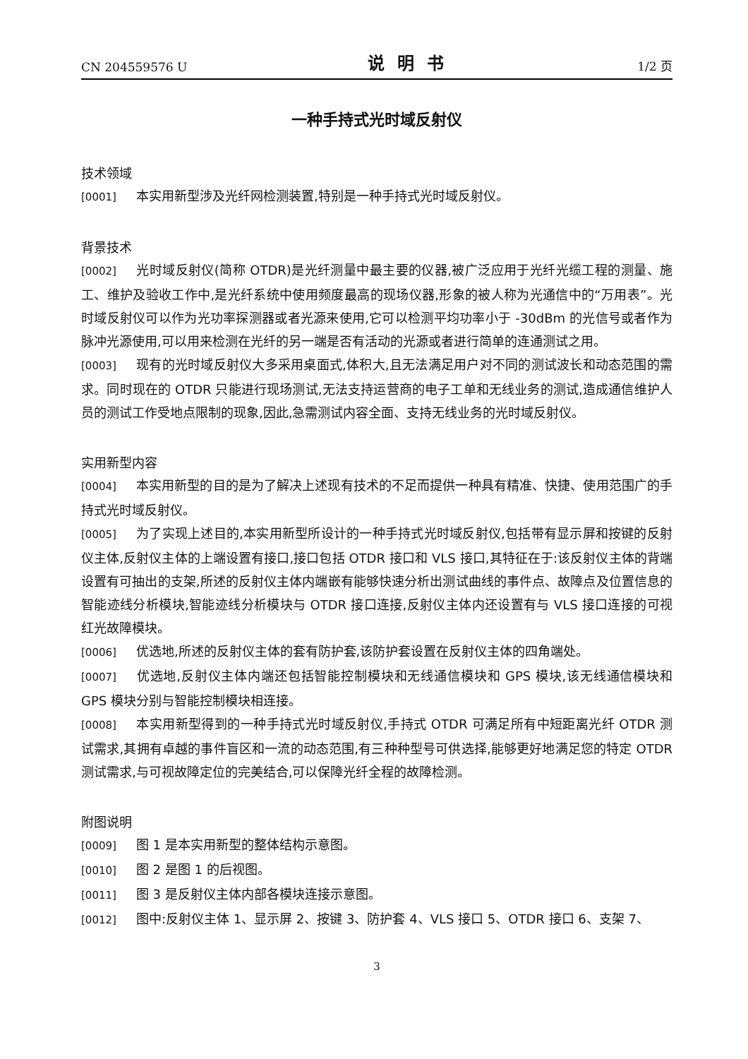CN 204559576 U 说明书 1/2 页
一种手持式光时域反射仪
技术领域
[0001] 本实用新型涉及光纤网检测装置,特别是一种手持式光时域反射仪。
背景技术
[0002] 光时域反射仪(简称 OTDR)是光纤测量中最主要的仪器,被广泛应用于光纤光缆工程的测量、施工、维护及验收工作中,是光纤系统中使用频度最高的现场仪器,形象的被人称为光通信中的“万用表”。光时域反射仪可以作为光功率探测器或者光源来使用,它可以检测平均功率小于 -30dBm 的光信号或者作为脉冲光源使用,可以用来检测在光纤的另一端是否有活动的光源或者进行简单的连通测试之用。
[0003] 现有的光时域反射仪大多采用桌面式,体积大,且无法满足用户对不同的测试波长和动态范围的需求。同时现在的 OTDR 只能进行现场测试,无法支持运营商的电子工单和无线业务的测试,造成通信维护人员的测试工作受地点限制的现象,因此,急需测试内容全面、支持无线业务的光时域反射仪。
实用新型内容
[0004] 本实用新型的目的是为了解决上述现有技术的不足而提供一种具有精准、快捷、使用范围广的手持式光时域反射仪。
[0005] 为了实现上述目的,本实用新型所设计的一种手持式光时域反射仪,包括带有显示屏和按键的反射仪主体,反射仪主体的上端设置有接口,接口包括 OTDR 接口和 VLS 接口,其特征在于:该反射仪主体的背端设置有可抽出的支架,所述的反射仪主体内端嵌有能够快速分析出测试曲线的事件点、故障点及位置信息的智能迹线分析模块,智能迹线分析模块与 OTDR 接口连接,反射仪主体内还设置有与 VLS 接口连接的可视红光故障模块。
[0006] 优选地,所述的反射仪主体的套有防护套,该防护套设置在反射仪主体的四角端处。
[0007] 优选地,反射仪主体内端还包括智能控制模块和无线通信模块和 GPS 模块,该无线通信模块和 GPS 模块分别与智能控制模块相连接。
[0008] 本实用新型得到的一种手持式光时域反射仪,手持式 OTDR 可满足所有中短距离光纤 OTDR 测试需求,其拥有卓越的事件盲区和一流的动态范围,有三种种型号可供选择,能够更好地满足您的特定 OTDR 测试需求,与可视故障定位的完美结合,可以保障光纤全程的故障检测。
附图说明
[0009] 图 1 是本实用新型的整体结构示意图。
[0010] 图 2 是图 1 的后视图。
[0011] 图 3 是反射仪主体内部各模块连接示意图。
[0012] 图中:反射仪主体 1、显示屏 2、按键 3、防护套 4、VLS 接口 5、OTDR 接口 6、支架 7、
3